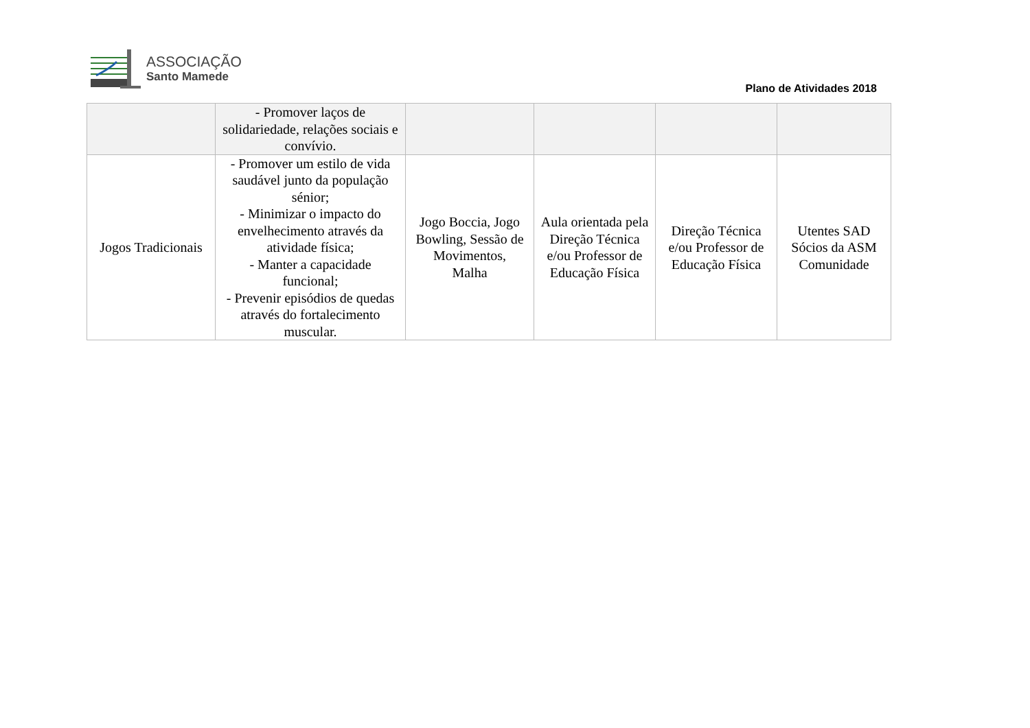ASSOCIAÇÃO
Santo Mamede
Plano de Atividades 2018
| | - Promover laços de solidariedade, relações sociais e convívio. | | | | |
| Jogos Tradicionais | - Promover um estilo de vida saudável junto da população sénior; - Minimizar o impacto do envelhecimento através da atividade física; - Manter a capacidade funcional; - Prevenir episódios de quedas através do fortalecimento muscular. | Jogo Boccia, Jogo Bowling, Sessão de Movimentos, Malha | Aula orientada pela Direção Técnica e/ou Professor de Educação Física | Direção Técnica e/ou Professor de Educação Física | Utentes SAD Sócios da ASM Comunidade |